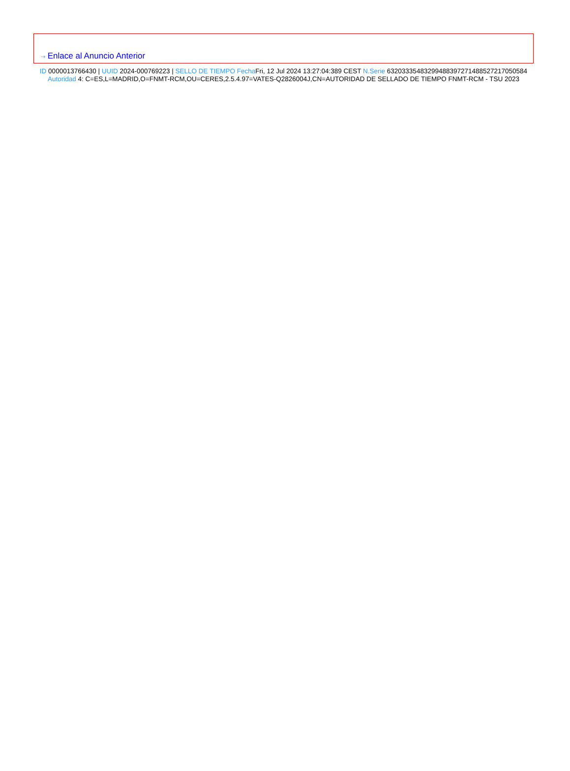⇢ Enlace al Anuncio Anterior
ID 0000013766430 | UUID 2024-000769223 | SELLO DE TIEMPO Fecha Fri, 12 Jul 2024 13:27:04:389 CEST N.Serie 63203335483299488397271488527217050584 Autoridad 4: C=ES,L=MADRID,O=FNMT-RCM,OU=CERES,2.5.4.97=VATES-Q2826004J,CN=AUTORIDAD DE SELLADO DE TIEMPO FNMT-RCM - TSU 2023